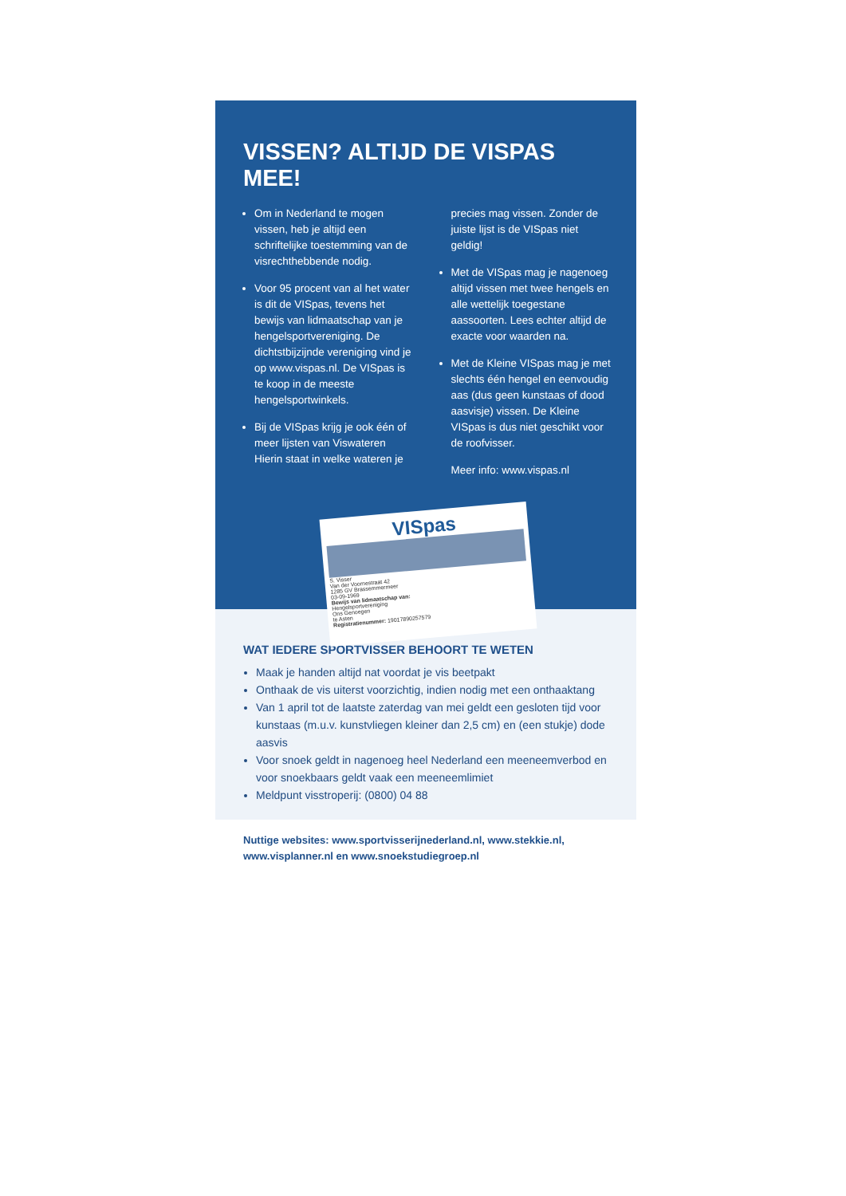VISSEN? ALTIJD DE VISPAS MEE!
Om in Nederland te mogen vissen, heb je altijd een schriftelijke toestemming van de visrechthebbende nodig.
Voor 95 procent van al het water is dit de VISpas, tevens het bewijs van lidmaatschap van je hengelsportvereniging. De dichtstbijzijnde vereniging vind je op www.vispas.nl. De VISpas is te koop in de meeste hengelsportwinkels.
Bij de VISpas krijg je ook één of meer lijsten van Viswateren Hierin staat in welke wateren je
precies mag vissen. Zonder de juiste lijst is de VISpas niet geldig!
Met de VISpas mag je nagenoeg altijd vissen met twee hengels en alle wettelijk toegestane aassoorten. Lees echter altijd de exacte voor waarden na.
Met de Kleine VISpas mag je met slechts één hengel en eenvoudig aas (dus geen kunstaas of dood aasvisje) vissen. De Kleine VISpas is dus niet geschikt voor de roofvisser.
Meer info: www.vispas.nl
VISpas
S. Visser
Van der Voornestraat 42
1285 GV Brassemmermeer
03-09-1969
Bewijs van lidmaatschap van:
Hengelsportvereniging
Ons Genoegen
te Asten
Registratienummer: 19017890257579
WAT IEDERE SPORTVISSER BEHOORT TE WETEN
Maak je handen altijd nat voordat je vis beetpakt
Onthaak de vis uiterst voorzichtig, indien nodig met een onthaaktang
Van 1 april tot de laatste zaterdag van mei geldt een gesloten tijd voor kunstaas (m.u.v. kunstvliegen kleiner dan 2,5 cm) en (een stukje) dode aasvis
Voor snoek geldt in nagenoeg heel Nederland een meeneemverbod en voor snoekbaars geldt vaak een meeneemlimiet
Meldpunt visstroperij: (0800) 04 88
Nuttige websites: www.sportvisserijnederland.nl, www.stekkie.nl, www.visplanner.nl en www.snoekstudiegroep.nl